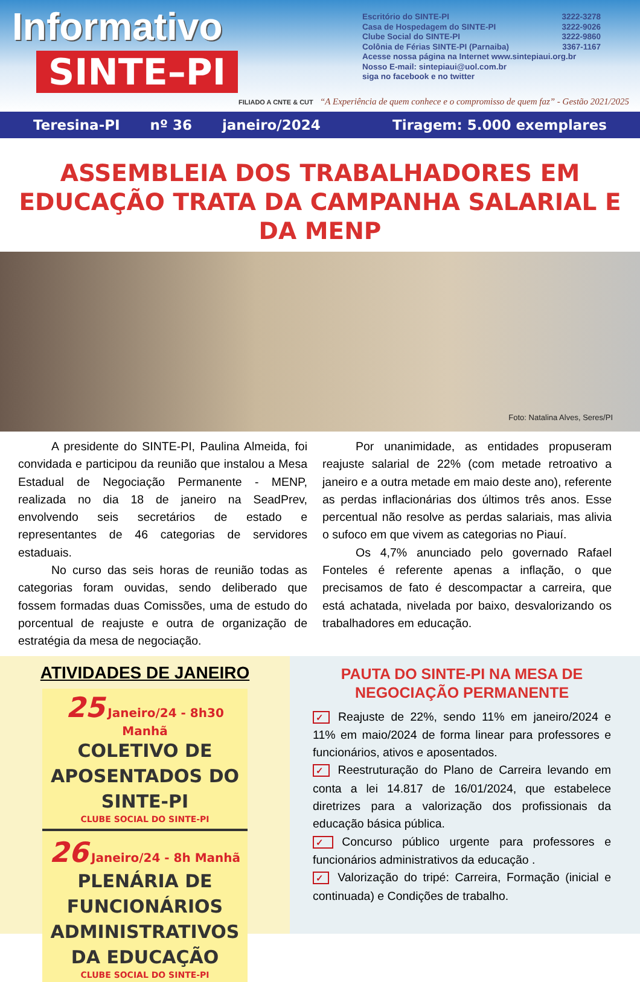Informativo
SINTE–PI
Escritório do SINTE-PI 3222-3278
Casa de Hospedagem do SINTE-PI 3222-9026
Clube Social do SINTE-PI 3222-9860
Colônia de Férias SINTE-PI (Parnaiba) 3367-1167
Acesse nossa página na Internet www.sintepiaui.org.br
Nosso E-mail: sintepiaui@uol.com.br
siga no facebook e no twitter
FILIADO A CNTE & CUT “A Experiência de quem conhece e o compromisso de quem faz” - Gestão 2021/2025
Teresina-PI nº 36 janeiro/2024 Tiragem: 5.000 exemplares
ASSEMBLEIA DOS TRABALHADORES EM EDUCAÇÃO TRATA DA CAMPANHA SALARIAL E DA MENP
Foto: Natalina Alves, Seres/PI
A presidente do SINTE-PI, Paulina Almeida, foi convidada e participou da reunião que instalou a Mesa Estadual de Negociação Permanente - MENP, realizada no dia 18 de janeiro na SeadPrev, envolvendo seis secretários de estado e representantes de 46 categorias de servidores estaduais.
No curso das seis horas de reunião todas as categorias foram ouvidas, sendo deliberado que fossem formadas duas Comissões, uma de estudo do porcentual de reajuste e outra de organização de estratégia da mesa de negociação.
Por unanimidade, as entidades propuseram reajuste salarial de 22% (com metade retroativo a janeiro e a outra metade em maio deste ano), referente as perdas inflacionárias dos últimos três anos. Esse percentual não resolve as perdas salariais, mas alivia o sufoco em que vivem as categorias no Piauí.
Os 4,7% anunciado pelo governado Rafael Fonteles é referente apenas a inflação, o que precisamos de fato é descompactar a carreira, que está achatada, nivelada por baixo, desvalorizando os trabalhadores em educação.
ATIVIDADES DE JANEIRO
25 Janeiro/24 - 8h30 Manhã
COLETIVO DE APOSENTADOS DO SINTE-PI
CLUBE SOCIAL DO SINTE-PI
26 Janeiro/24 - 8h Manhã
PLENÁRIA DE FUNCIONÁRIOS ADMINISTRATIVOS DA EDUCAÇÃO
CLUBE SOCIAL DO SINTE-PI
PAUTA DO SINTE-PI NA MESA DE NEGOCIAÇÃO PERMANENTE
✓ Reajuste de 22%, sendo 11% em janeiro/2024 e 11% em maio/2024 de forma linear para professores e funcionários, ativos e aposentados.
✓ Reestruturação do Plano de Carreira levando em conta a lei 14.817 de 16/01/2024, que estabelece diretrizes para a valorização dos profissionais da educação básica pública.
✓ Concurso público urgente para professores e funcionários administrativos da educação .
✓ Valorização do tripé: Carreira, Formação (inicial e continuada) e Condições de trabalho.